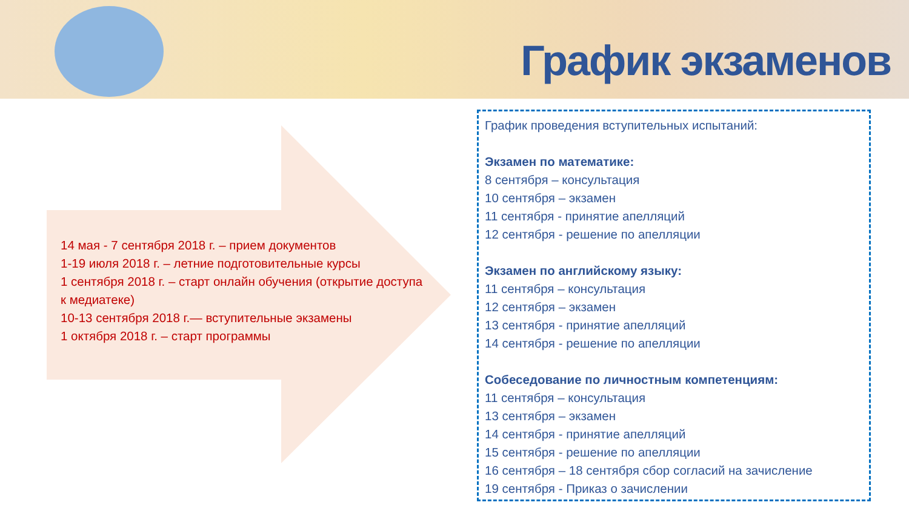График экзаменов
14 мая - 7 сентября 2018 г. – прием документов
1-19 июля 2018 г. – летние подготовительные курсы
1 сентября 2018 г. – старт онлайн обучения (открытие доступа к медиатеке)
10-13 сентября 2018 г.— вступительные экзамены
1 октября 2018 г. – старт программы
График проведения вступительных испытаний:
Экзамен по математике:
8 сентября – консультация
10 сентября – экзамен
11 сентября - принятие апелляций
12 сентября - решение по апелляции
Экзамен по английскому языку:
11 сентября – консультация
12 сентября – экзамен
13 сентября - принятие апелляций
14 сентября - решение по апелляции
Собеседование по личностным компетенциям:
11 сентября – консультация
13 сентября – экзамен
14 сентября - принятие апелляций
15 сентября - решение по апелляции
16 сентября – 18 сентября сбор согласий на зачисление
19 сентября - Приказ о зачислении